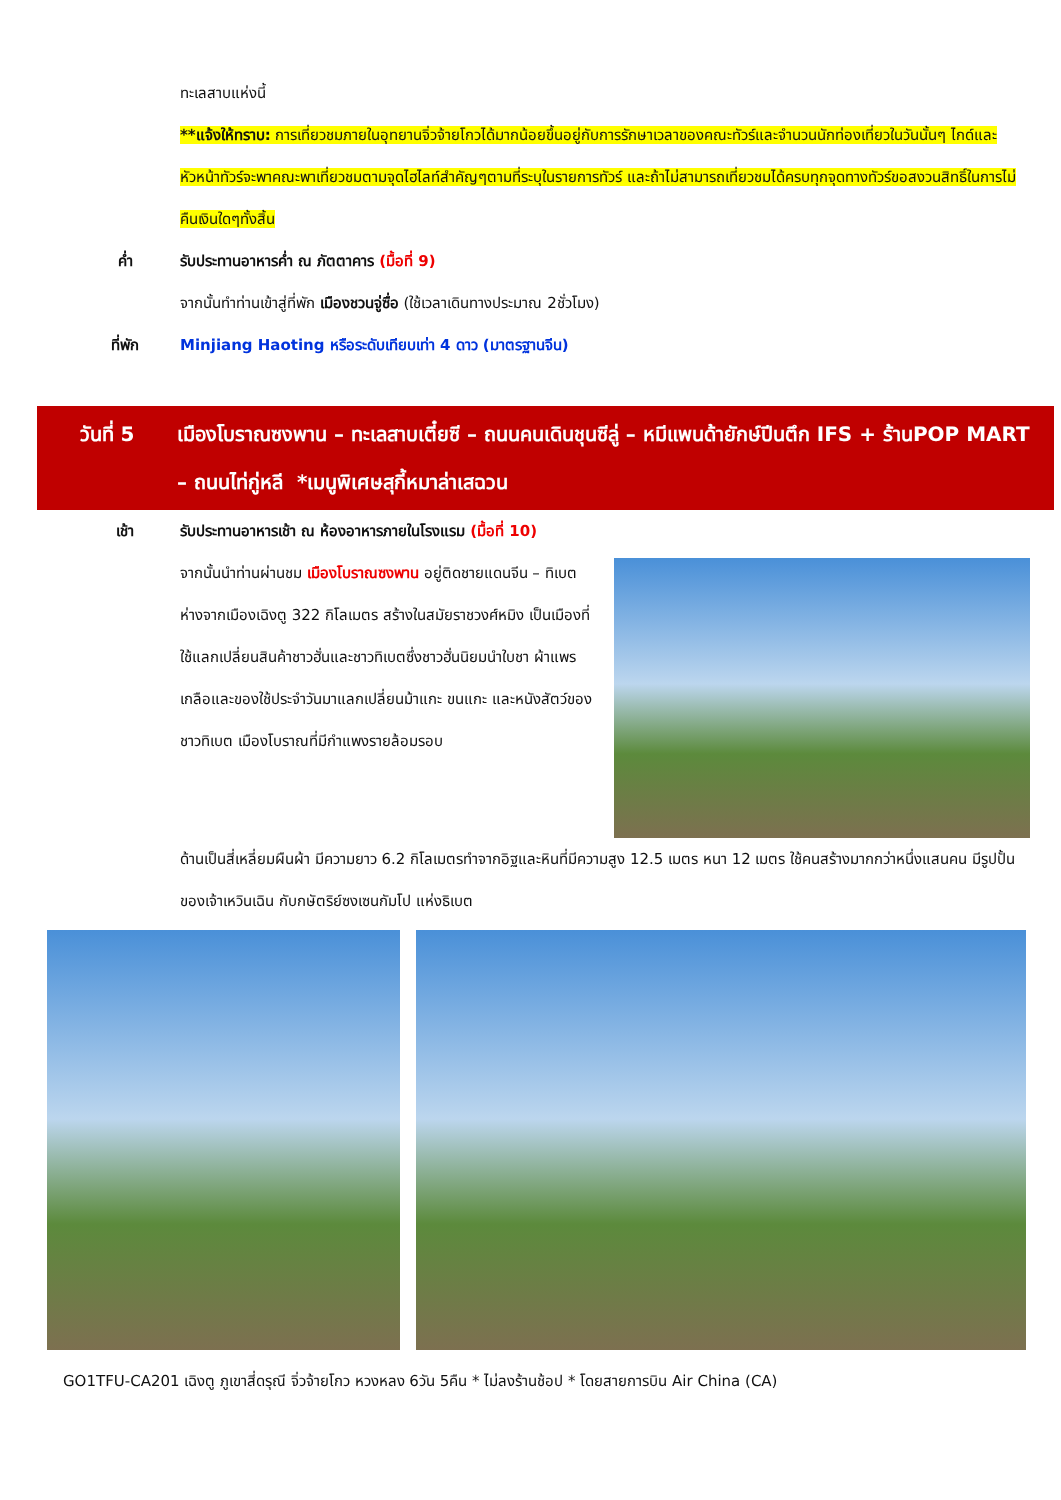ทะเลสาบแห่งนี้
**แจ้งให้ทราบ: การเที่ยวชมภายในอุทยานจิ่วจ้ายโกวได้มากน้อยขึ้นอยู่กับการรักษาเวลาของคณะทัวร์และจำนวนนักท่องเที่ยวในวันนั้นๆ ไกด์และหัวหน้าทัวร์จะพาคณะพาเที่ยวชมตามจุดไฮไลท์สำคัญๆตามที่ระบุในรายการทัวร์ และถ้าไม่สามารถเที่ยวชมได้ครบทุกจุดทางทัวร์ขอสงวนสิทธิ์ในการไม่คืนเงินใดๆทั้งสิ้น
ค่ำ รับประทานอาหารค่ำ ณ ภัตตาคาร (มื้อที่ 9)
จากนั้นทำท่านเข้าสู่ที่พัก เมืองชวนจู่ซื่อ (ใช้เวลาเดินทางประมาณ 2ชั่วโมง)
ที่พัก Minjiang Haoting หรือระดับเทียบเท่า 4 ดาว (มาตรฐานจีน)
วันที่ 5 เมืองโบราณซงพาน – ทะเลสาบเตี๋ยซี – ถนนคนเดินชุนซีลู่ – หมีแพนด้ายักษ์ปีนตึก IFS + ร้านPOP MART – ถนนไท่กู่หลี *เมนูพิเศษสุกี้หมาล่าเสฉวน
เช้า รับประทานอาหารเช้า ณ ห้องอาหารภายในโรงแรม (มื้อที่ 10)
จากนั้นนำท่านผ่านชม เมืองโบราณซงพาน อยู่ติดชายแดนจีน – ทิเบต ห่างจากเมืองเฉิงตู 322 กิโลเมตร สร้างในสมัยราชวงศ์หมิง เป็นเมืองที่ใช้แลกเปลี่ยนสินค้าชาวฮั่นและชาวทิเบตซึ่งชาวฮั่นนิยมนำใบชา ผ้าแพร เกลือและของใช้ประจำวันมาแลกเปลี่ยนม้าแกะ ขนแกะ และหนังสัตว์ของชาวทิเบต เมืองโบราณที่มีกำแพงรายล้อมรอบ
ด้านเป็นสี่เหลี่ยมผืนผ้า มีความยาว 6.2 กิโลเมตรทำจากอิฐและหินที่มีความสูง 12.5 เมตร หนา 12 เมตร ใช้คนสร้างมากกว่าหนึ่งแสนคน มีรูปปั้นของเจ้าเหวินเฉิน กับกษัตริย์ซงเซนกัมโป แห่งธิเบต
GO1TFU-CA201 เฉิงตู ภูเขาสี่ดรุณี จิ่วจ้ายโกว หวงหลง 6วัน 5คืน * ไม่ลงร้านช้อป * โดยสายการบิน Air China (CA)